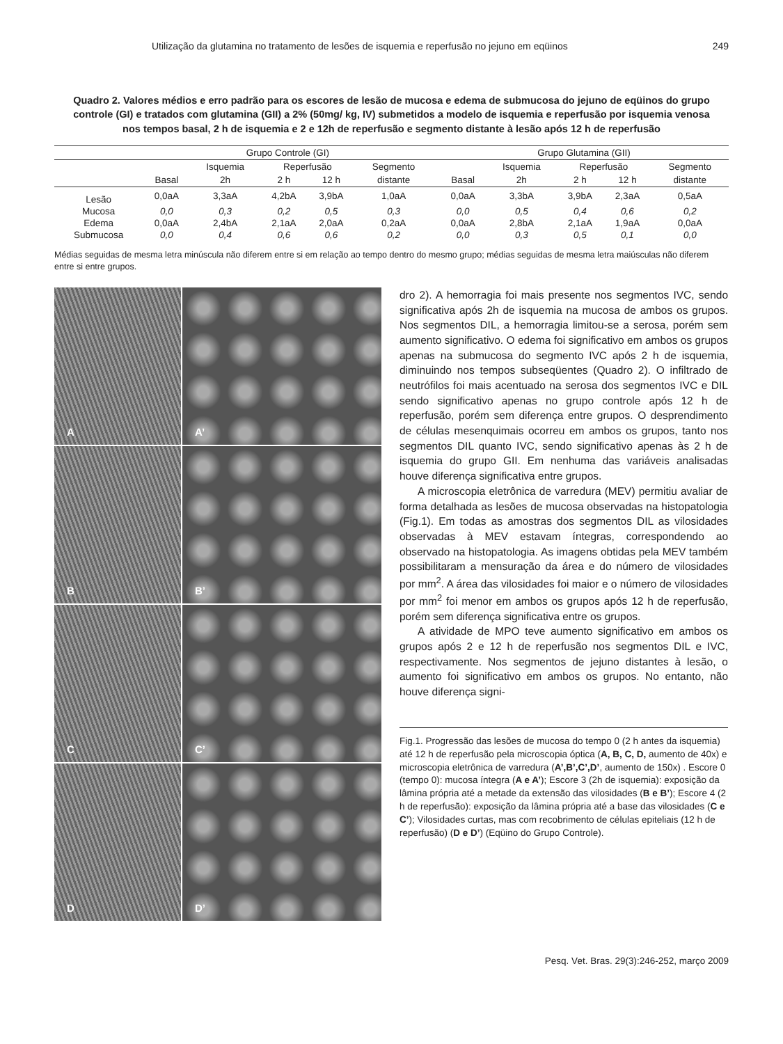Utilização da glutamina no tratamento de lesões de isquemia e reperfusão no jejuno em eqüinos 249
Quadro 2. Valores médios e erro padrão para os escores de lesão de mucosa e edema de submucosa do jejuno de eqüinos do grupo controle (GI) e tratados com glutamina (GII) a 2% (50mg/ kg, IV) submetidos a modelo de isquemia e reperfusão por isquemia venosa nos tempos basal, 2 h de isquemia e 2 e 12h de reperfusão e segmento distante à lesão após 12 h de reperfusão
| | Grupo Controle (GI) | | | | | | Grupo Glutamina (GII) | | | | |
| --- | --- | --- | --- | --- | --- | --- | --- | --- | --- | --- | --- |
| | | Isquemia | Reperfusão | | Segmento | | | Isquemia | Reperfusão | | Segmento |
| | Basal | 2h | 2 h | 12 h | distante | | Basal | 2h | 2 h | 12 h | distante |
| Lesão | 0,0aA | 3,3aA | 4,2bA | 3,9bA | 1,0aA | | 0,0aA | 3,3bA | 3,9bA | 2,3aA | 0,5aA |
| Mucosa | 0,0 | 0,3 | 0,2 | 0,5 | 0,3 | | 0,0 | 0,5 | 0,4 | 0,6 | 0,2 |
| Edema | 0,0aA | 2,4bA | 2,1aA | 2,0aA | 0,2aA | | 0,0aA | 2,8bA | 2,1aA | 1,9aA | 0,0aA |
| Submucosa | 0,0 | 0,4 | 0,6 | 0,6 | 0,2 | | 0,0 | 0,3 | 0,5 | 0,1 | 0,0 |
Médias seguidas de mesma letra minúscula não diferem entre si em relação ao tempo dentro do mesmo grupo; médias seguidas de mesma letra maiúsculas não diferem entre si entre grupos.
A
A’
B
B’
C
C’
D
D’
dro 2). A hemorragia foi mais presente nos segmentos IVC, sendo significativa após 2h de isquemia na mucosa de ambos os grupos. Nos segmentos DIL, a hemorragia limitou-se a serosa, porém sem aumento significativo. O edema foi significativo em ambos os grupos apenas na submucosa do segmento IVC após 2 h de isquemia, diminuindo nos tempos subseqüentes (Quadro 2). O infiltrado de neutrófilos foi mais acentuado na serosa dos segmentos IVC e DIL sendo significativo apenas no grupo controle após 12 h de reperfusão, porém sem diferença entre grupos. O desprendimento de células mesenquimais ocorreu em ambos os grupos, tanto nos segmentos DIL quanto IVC, sendo significativo apenas às 2 h de isquemia do grupo GII. Em nenhuma das variáveis analisadas houve diferença significativa entre grupos.
A microscopia eletrônica de varredura (MEV) permitiu avaliar de forma detalhada as lesões de mucosa observadas na histopatologia (Fig.1). Em todas as amostras dos segmentos DIL as vilosidades observadas à MEV estavam íntegras, correspondendo ao observado na histopatologia. As imagens obtidas pela MEV também possibilitaram a mensuração da área e do número de vilosidades por mm<sup>2</sup>. A área das vilosidades foi maior e o número de vilosidades por mm<sup>2</sup> foi menor em ambos os grupos após 12 h de reperfusão, porém sem diferença significativa entre os grupos.
A atividade de MPO teve aumento significativo em ambos os grupos após 2 e 12 h de reperfusão nos segmentos DIL e IVC, respectivamente. Nos segmentos de jejuno distantes à lesão, o aumento foi significativo em ambos os grupos. No entanto, não houve diferença signi-
Fig.1. Progressão das lesões de mucosa do tempo 0 (2 h antes da isquemia) até 12 h de reperfusão pela microscopia óptica (A, B, C, D, aumento de 40x) e microscopia eletrônica de varredura (A’,B’,C’,D’, aumento de 150x) . Escore 0 (tempo 0): mucosa íntegra (A e A’); Escore 3 (2h de isquemia): exposição da lâmina própria até a metade da extensão das vilosidades (B e B’); Escore 4 (2 h de reperfusão): exposição da lâmina própria até a base das vilosidades (C e C’); Vilosidades curtas, mas com recobrimento de células epiteliais (12 h de reperfusão) (D e D’) (Eqüino do Grupo Controle).
Pesq. Vet. Bras. 29(3):246-252, março 2009